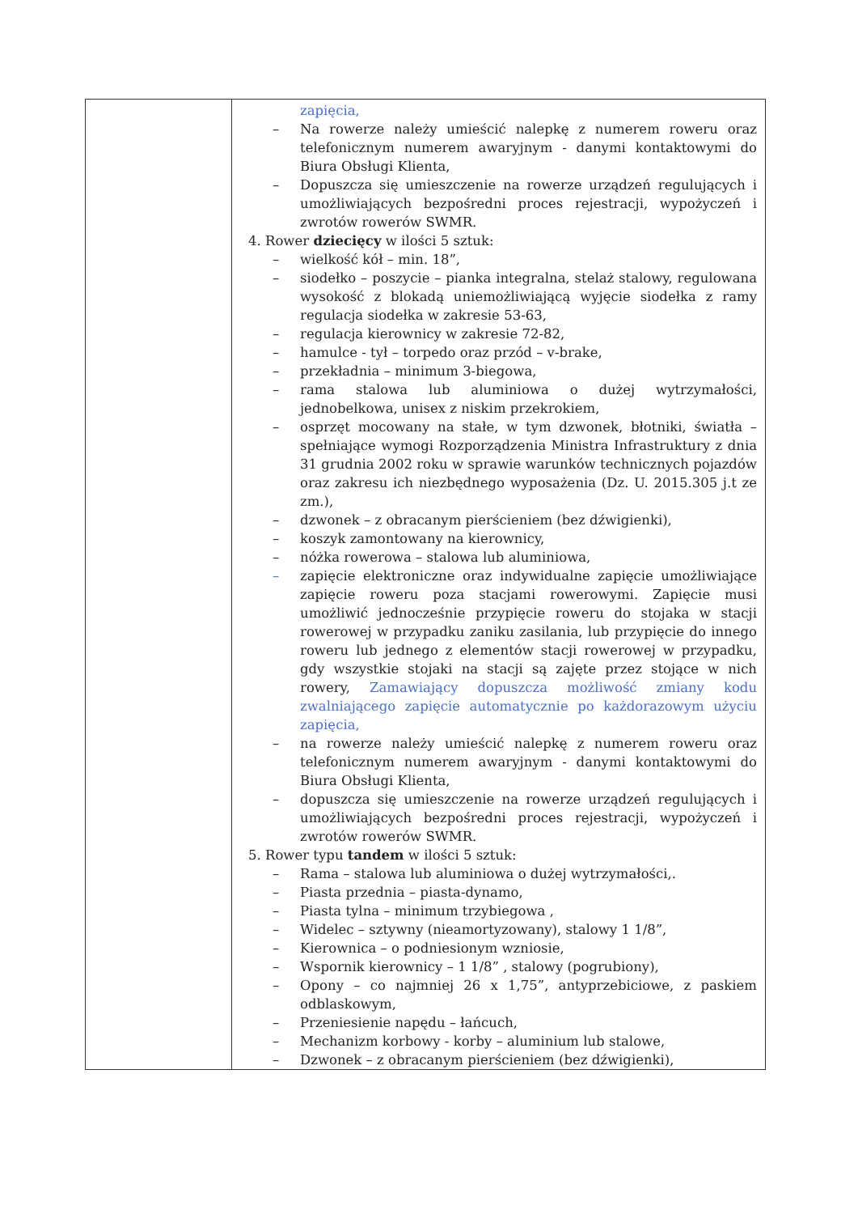| | zapięcia, – Na rowerze należy umieścić nalepkę z numerem roweru oraz telefonicznym numerem awaryjnym - danymi kontaktowymi do Biura Obsługi Klienta, – Dopuszcza się umieszczenie na rowerze urządzeń regulujących i umożliwiających bezpośredni proces rejestracji, wypożyczeń i zwrotów rowerów SWMR. 4. Rower dziecięcy w ilości 5 sztuk: – wielkość kół – min. 18”, – siodełko – poszycie – pianka integralna, stelaż stalowy, regulowana wysokość z blokadą uniemożliwiającą wyjęcie siodełka z ramy regulacja siodełka w zakresie 53-63, – regulacja kierownicy w zakresie 72-82, – hamulce - tył – torpedo oraz przód – v-brake, – przekładnia – minimum 3-biegowa, – rama stalowa lub aluminiowa o dużej wytrzymałości, jednobelkowa, unisex z niskim przekrokiem, – osprzęt mocowany na stałe, w tym dzwonek, błotniki, światła – spełniające wymogi Rozporządzenia Ministra Infrastruktury z dnia 31 grudnia 2002 roku w sprawie warunków technicznych pojazdów oraz zakresu ich niezbędnego wyposażenia (Dz. U. 2015.305 j.t ze zm.), – dzwonek – z obracanym pierścieniem (bez dźwigienki), – koszyk zamontowany na kierownicy, – nóżka rowerowa – stalowa lub aluminiowa, – zapięcie elektroniczne oraz indywidualne zapięcie umożliwiające zapięcie roweru poza stacjami rowerowymi. Zapięcie musi umożliwić jednocześnie przypięcie roweru do stojaka w stacji rowerowej w przypadku zaniku zasilania, lub przypięcie do innego roweru lub jednego z elementów stacji rowerowej w przypadku, gdy wszystkie stojaki na stacji są zajęte przez stojące w nich rowery, Zamawiający dopuszcza możliwość zmiany kodu zwalniającego zapięcie automatycznie po każdorazowym użyciu zapięcia, – na rowerze należy umieścić nalepkę z numerem roweru oraz telefonicznym numerem awaryjnym - danymi kontaktowymi do Biura Obsługi Klienta, – dopuszcza się umieszczenie na rowerze urządzeń regulujących i umożliwiających bezpośredni proces rejestracji, wypożyczeń i zwrotów rowerów SWMR. 5. Rower typu tandem w ilości 5 sztuk: – Rama – stalowa lub aluminiowa o dużej wytrzymałości,. – Piasta przednia – piasta-dynamo, – Piasta tylna – minimum trzybiegowa , – Widelec – sztywny (nieamortyzowany), stalowy 1 1/8”, – Kierownica – o podniesionym wzniosie, – Wspornik kierownicy – 1 1/8” , stalowy (pogrubiony), – Opony – co najmniej 26 x 1,75”, antyprzebiciowe, z paskiem odblaskowym, – Przeniesienie napędu – łańcuch, – Mechanizm korbowy - korby – aluminium lub stalowe, – Dzwonek – z obracanym pierścieniem (bez dźwigienki), |